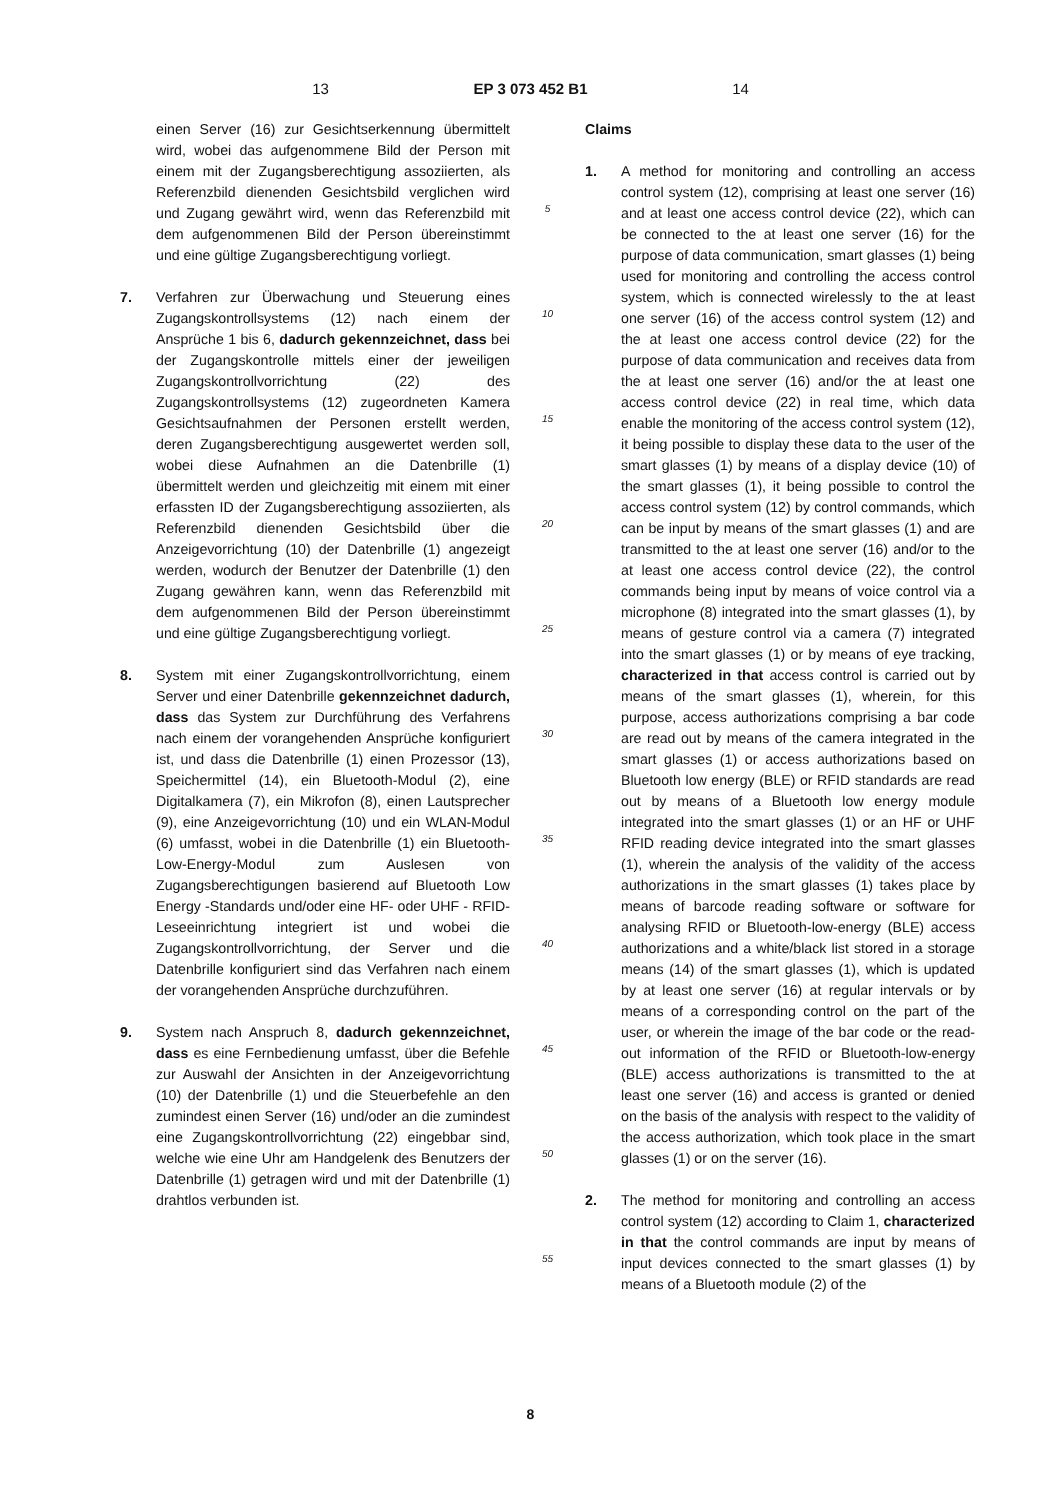13 EP 3 073 452 B1 14
einen Server (16) zur Gesichtserkennung übermittelt wird, wobei das aufgenommene Bild der Person mit einem mit der Zugangsberechtigung assoziierten, als Referenzbild dienenden Gesichtsbild verglichen wird und Zugang gewährt wird, wenn das Referenzbild mit dem aufgenommenen Bild der Person übereinstimmt und eine gültige Zugangsberechtigung vorliegt.
7. Verfahren zur Überwachung und Steuerung eines Zugangskontrollsystems (12) nach einem der Ansprüche 1 bis 6, dadurch gekennzeichnet, dass bei der Zugangskontrolle mittels einer der jeweiligen Zugangskontrollvorrichtung (22) des Zugangskontrollsystems (12) zugeordneten Kamera Gesichtsaufnahmen der Personen erstellt werden, deren Zugangsberechtigung ausgewertet werden soll, wobei diese Aufnahmen an die Datenbrille (1) übermittelt werden und gleichzeitig mit einem mit einer erfassten ID der Zugangsberechtigung assoziierten, als Referenzbild dienenden Gesichtsbild über die Anzeigevorrichtung (10) der Datenbrille (1) angezeigt werden, wodurch der Benutzer der Datenbrille (1) den Zugang gewähren kann, wenn das Referenzbild mit dem aufgenommenen Bild der Person übereinstimmt und eine gültige Zugangsberechtigung vorliegt.
8. System mit einer Zugangskontrollvorrichtung, einem Server und einer Datenbrille gekennzeichnet dadurch, dass das System zur Durchführung des Verfahrens nach einem der vorangehenden Ansprüche konfiguriert ist, und dass die Datenbrille (1) einen Prozessor (13), Speichermittel (14), ein Bluetooth-Modul (2), eine Digitalkamera (7), ein Mikrofon (8), einen Lautsprecher (9), eine Anzeigevorrichtung (10) und ein WLAN-Modul (6) umfasst, wobei in die Datenbrille (1) ein Bluetooth-Low-Energy-Modul zum Auslesen von Zugangsberechtigungen basierend auf Bluetooth Low Energy -Standards und/oder eine HF- oder UHF - RFID-Leseeinrichtung integriert ist und wobei die Zugangskontrollvorrichtung, der Server und die Datenbrille konfiguriert sind das Verfahren nach einem der vorangehenden Ansprüche durchzuführen.
9. System nach Anspruch 8, dadurch gekennzeichnet, dass es eine Fernbedienung umfasst, über die Befehle zur Auswahl der Ansichten in der Anzeigevorrichtung (10) der Datenbrille (1) und die Steuerbefehle an den zumindest einen Server (16) und/oder an die zumindest eine Zugangskontrollvorrichtung (22) eingebbar sind, welche wie eine Uhr am Handgelenk des Benutzers der Datenbrille (1) getragen wird und mit der Datenbrille (1) drahtlos verbunden ist.
5
10
15
20
25
30
35
40
45
50
55
Claims
1. A method for monitoring and controlling an access control system (12), comprising at least one server (16) and at least one access control device (22), which can be connected to the at least one server (16) for the purpose of data communication, smart glasses (1) being used for monitoring and controlling the access control system, which is connected wirelessly to the at least one server (16) of the access control system (12) and the at least one access control device (22) for the purpose of data communication and receives data from the at least one server (16) and/or the at least one access control device (22) in real time, which data enable the monitoring of the access control system (12), it being possible to display these data to the user of the smart glasses (1) by means of a display device (10) of the smart glasses (1), it being possible to control the access control system (12) by control commands, which can be input by means of the smart glasses (1) and are transmitted to the at least one server (16) and/or to the at least one access control device (22), the control commands being input by means of voice control via a microphone (8) integrated into the smart glasses (1), by means of gesture control via a camera (7) integrated into the smart glasses (1) or by means of eye tracking, characterized in that access control is carried out by means of the smart glasses (1), wherein, for this purpose, access authorizations comprising a bar code are read out by means of the camera integrated in the smart glasses (1) or access authorizations based on Bluetooth low energy (BLE) or RFID standards are read out by means of a Bluetooth low energy module integrated into the smart glasses (1) or an HF or UHF RFID reading device integrated into the smart glasses (1), wherein the analysis of the validity of the access authorizations in the smart glasses (1) takes place by means of barcode reading software or software for analysing RFID or Bluetooth-low-energy (BLE) access authorizations and a white/black list stored in a storage means (14) of the smart glasses (1), which is updated by at least one server (16) at regular intervals or by means of a corresponding control on the part of the user, or wherein the image of the bar code or the read-out information of the RFID or Bluetooth-low-energy (BLE) access authorizations is transmitted to the at least one server (16) and access is granted or denied on the basis of the analysis with respect to the validity of the access authorization, which took place in the smart glasses (1) or on the server (16).
2. The method for monitoring and controlling an access control system (12) according to Claim 1, characterized in that the control commands are input by means of input devices connected to the smart glasses (1) by means of a Bluetooth module (2) of the
8